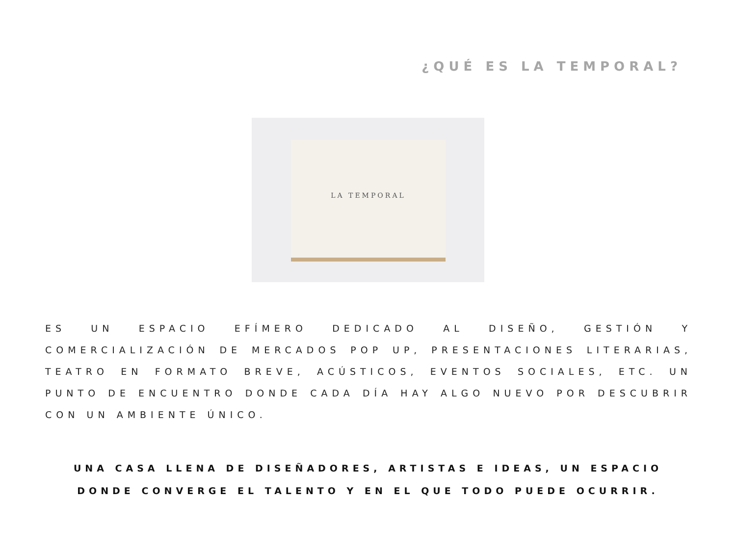¿QUÉ ES LA TEMPORAL?
LA TEMPORAL
ES UN ESPACIO EFÍMERO DEDICADO AL DISEÑO, GESTIÓN Y COMERCIALIZACIÓN DE MERCADOS POP UP, PRESENTACIONES LITERARIAS, TEATRO EN FORMATO BREVE, ACÚSTICOS, EVENTOS SOCIALES, ETC. UN PUNTO DE ENCUENTRO DONDE CADA DÍA HAY ALGO NUEVO POR DESCUBRIR CON UN AMBIENTE ÚNICO.
UNA CASA LLENA DE DISEÑADORES, ARTISTAS E IDEAS, UN ESPACIO DONDE CONVERGE EL TALENTO Y EN EL QUE TODO PUEDE OCURRIR.